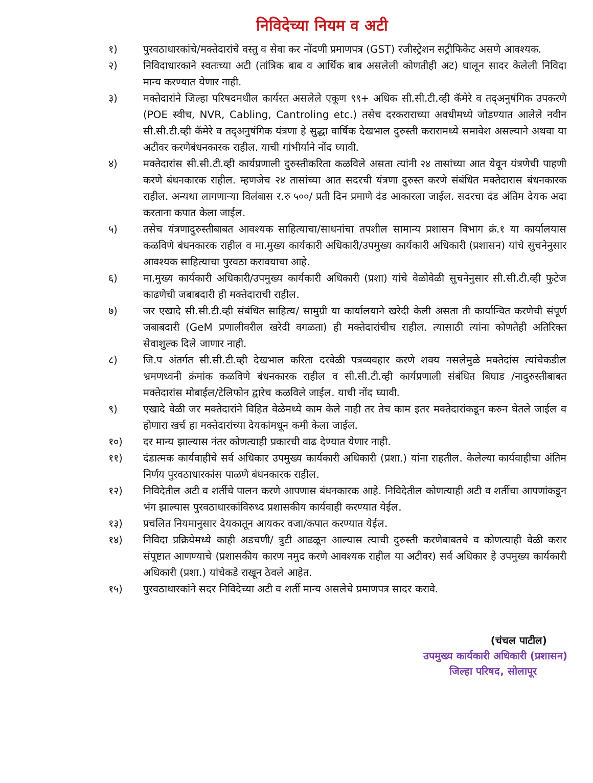निविदेच्या नियम व अटी
१) पुरवठाधारकांचे/मक्तेदारांचे वस्तु व सेवा कर नोंदणी प्रमाणपत्र (GST) रजीस्ट्रेशन सट्रीफिकेट असणे आवश्यक.
२) निविदाधारकाने स्वतःच्या अटी (तांत्रिक बाब व आर्थिक बाब असलेली कोणतीही अट) घालून सादर केलेली निविदा मान्य करण्यात येणार नाही.
३) मक्तेदारांने जिल्हा परिषदमधील कार्यरत असलेले एकूण ९९+ अधिक सी.सी.टी.व्ही कॅमेरे व तद्अनुषंगिक उपकरणे (POE स्वीच, NVR, Cabling, Cantroling etc.) तसेच दरकराराच्या अवधीमध्ये जोडण्यात आलेले नवीन सी.सी.टी.व्ही कॅमेरे व तद्अनुषंगिक यंत्रणा हे सुद्धा वार्षिक देखभाल दुरुस्ती करारामध्ये समावेश असल्याने अथवा या अटीवर करणेबंधनकारक राहील. याची गांभीर्याने नोंद घ्यावी.
४) मक्तेदारांस सी.सी.टी.व्ही कार्यप्रणाली दुरुस्तीकरिता कळविले असता त्यांनी २४ तासांच्या आत येवून यंत्रणेची पाहणी करणे बंधनकारक राहील. म्हणजेच २४ तासांच्या आत सदरची यंत्रणा दुरुस्त करणे संबंधित मक्तेदारास बंधनकारक राहील. अन्यथा लागणाऱ्या विलंबास र.रु ५००/ प्रती दिन प्रमाणे दंड आकारला जाईल. सदरचा दंड अंतिम देयक अदा करताना कपात केला जाईल.
५) तसेच यंत्रणादुरुस्तीबाबत आवश्यक साहित्याचा/साधनांचा तपशील सामान्य प्रशासन विभाग क्रं.१ या कार्यालयास कळविणे बंधनकारक राहील व मा.मुख्य कार्यकारी अधिकारी/उपमुख्य कार्यकारी अधिकारी (प्रशासन) यांचे सुचनेनुसार आवश्यक साहित्याचा पुरवठा करावयाचा आहे.
६) मा.मुख्य कार्यकारी अधिकारी/उपमुख्य कार्यकारी अधिकारी (प्रशा) यांचे वेळोवेळी सुचनेनुसार सी.सी.टी.व्ही फुटेज काढणेची जबाबदारी ही मक्तेदाराची राहील.
७) जर एखादे सी.सी.टी.व्ही संबंधित साहित्य/ सामुग्री या कार्यालयाने खरेदी केली असता ती कार्यान्वित करणेची संपूर्ण जबाबदारी (GeM प्रणालीवरील खरेदी वगळता) ही मक्तेदारांचीच राहील. त्यासाठी त्यांना कोणतेही अतिरिक्त सेवाशुल्क दिले जाणार नाही.
८) जि.प अंतर्गत सी.सी.टी.व्ही देखभाल करिता दरवेळी पत्रव्यवहार करणे शक्य नसलेमुळे मक्तेदांस त्यांचेकडील भ्रमणध्वनी क्रंमांक कळविणे बंधनकारक राहील व सी.सी.टी.व्ही कार्यप्रणाली संबंधित बिघाड /नादुरुस्तीबाबत मक्तेदारांस मोबाईल/टेलिफोन द्वारेच कळविले जाईल. याची नोंद घ्यावी.
९) एखादे वेळी जर मक्तेदारांने विहित वेळेमध्ये काम केले नाही तर तेच काम इतर मक्तेदारांकडून करुन घेतले जाईल व होणारा खर्च हा मक्तेदारांच्या देयकांमधून कमी केला जाईल.
१०) दर मान्य झाल्यास नंतर कोणत्याही प्रकारची वाढ देण्यात येणार नाही.
११) दंडात्मक कार्यवाहीचे सर्व अधिकार उपमुख्य कार्यकारी अधिकारी (प्रशा.) यांना राहतील. केलेल्या कार्यवाहीचा अंतिम निर्णय पुरवठाधारकांस पाळणे बंधनकारक राहील.
१२) निविदेतील अटी व शर्तीचे पालन करणे आपणास बंधनकारक आहे. निविदेतील कोणत्याही अटी व शर्तीचा आपणांकडून भंग झाल्यास पुरवठाधारकांविरुध्द प्रशासकीय कार्यवाही करण्यात येईल.
१३) प्रचलित नियमानुसार देयकातून आयकर वजा/कपात करण्यात येईल.
१४) निविदा प्रक्रियेमध्ये काही अडचणी/ त्रुटी आढळून आल्यास त्याची दुरुस्ती करणेबाबतचे व कोणत्याही वेळी करार संपूष्टात आणण्याचे (प्रशासकीय कारण नमुद करणे आवश्यक राहील या अटीवर) सर्व अधिकार हे उपमुख्य कार्यकारी अधिकारी (प्रशा.) यांचेकडे राखून ठेवले आहेत.
१५) पुरवठाधारकांने सदर निविदेच्या अटी व शर्ती मान्य असलेचे प्रमाणपत्र सादर करावे.
(चंचल पाटील)
उपमुख्य कार्यकारी अधिकारी (प्रशासन)
जिल्हा परिषद, सोलापूर